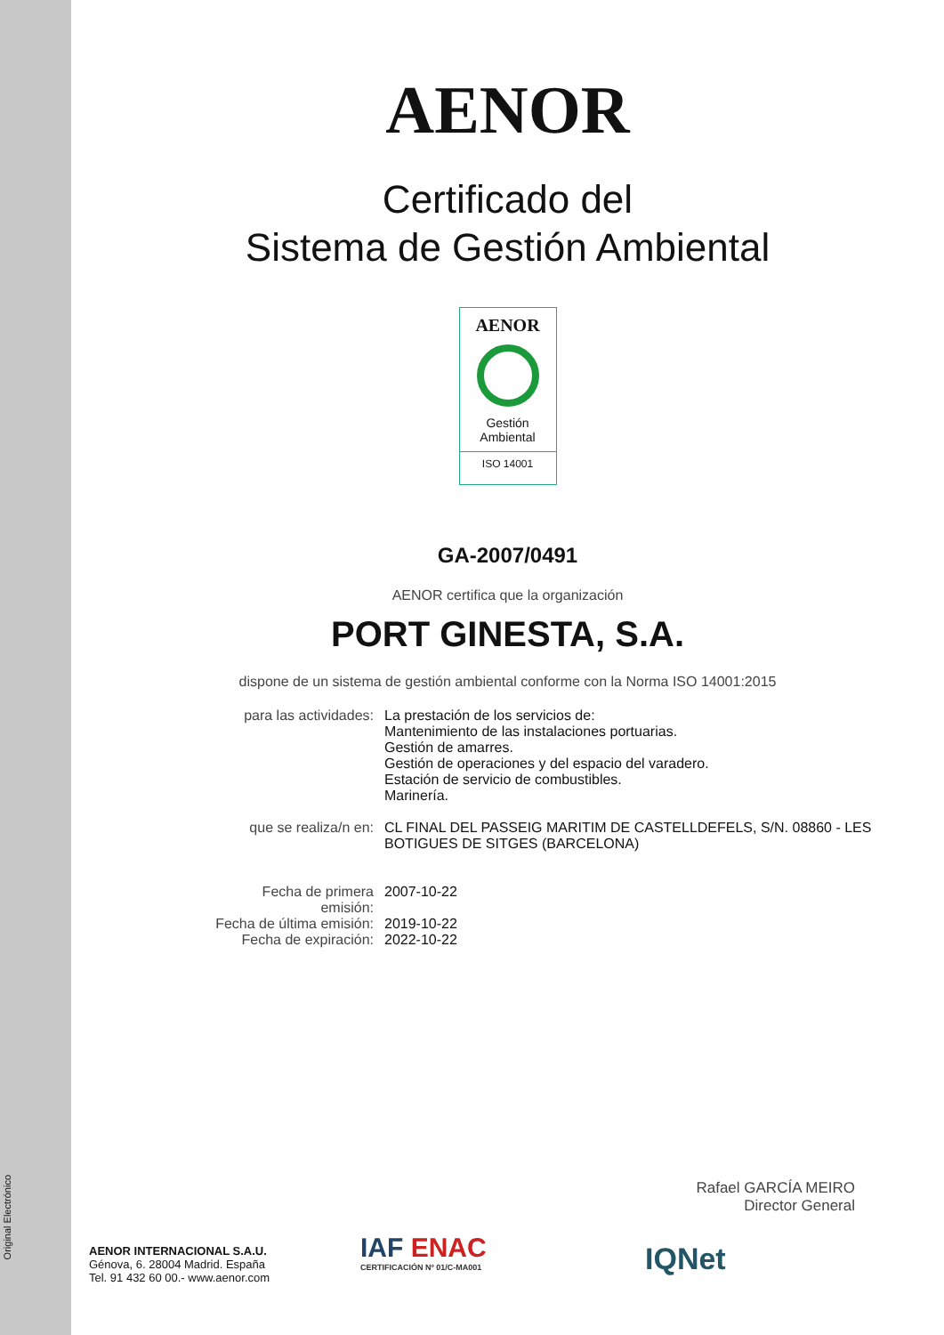Original Electrónico
AENOR
Certificado del
Sistema de Gestión Ambiental
AENOR
Gestión
Ambiental
ISO 14001
GA-2007/0491
AENOR certifica que la organización
PORT GINESTA, S.A.
dispone de un sistema de gestión ambiental conforme con la Norma ISO 14001:2015
| para las actividades: | La prestación de los servicios de: Mantenimiento de las instalaciones portuarias. Gestión de amarres. Gestión de operaciones y del espacio del varadero. Estación de servicio de combustibles. Marinería. |
| que se realiza/n en: | CL FINAL DEL PASSEIG MARITIM DE CASTELLDEFELS, S/N. 08860 - LES BOTIGUES DE SITGES (BARCELONA) |
| Fecha de primera emisión: | 2007-10-22 |
| Fecha de última emisión: | 2019-10-22 |
| Fecha de expiración: | 2022-10-22 |
Rafael GARCÍA MEIRO
Director General
AENOR INTERNACIONAL S.A.U.
Génova, 6. 28004 Madrid. España
Tel. 91 432 60 00.- www.aenor.com
IAF ENAC
CERTIFICACIÓN Nº 01/C-MA001
IQNet